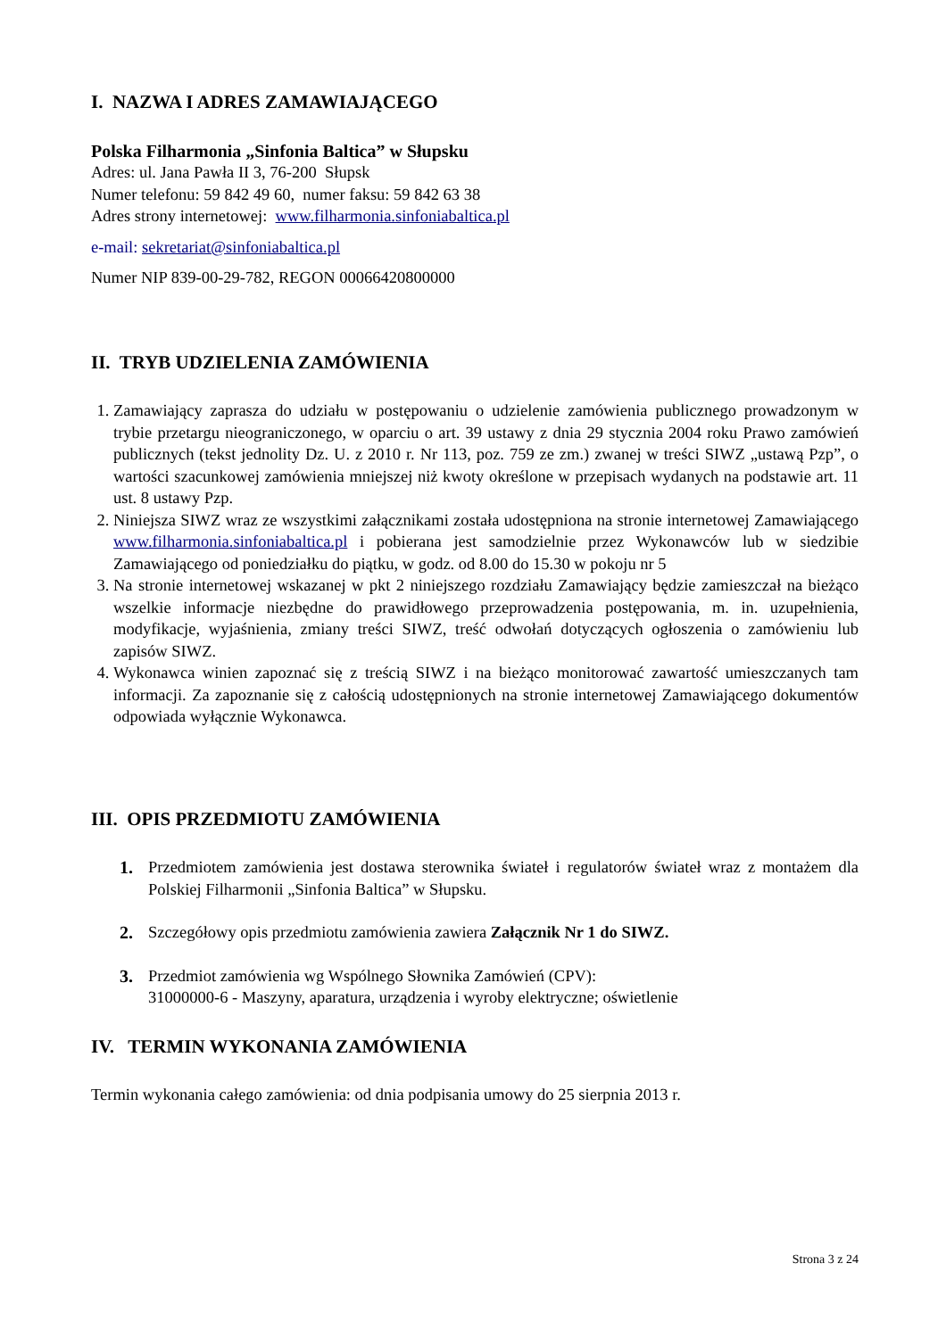I. NAZWA I ADRES ZAMAWIAJĄCEGO
Polska Filharmonia „Sinfonia Baltica” w Słupsku
Adres: ul. Jana Pawła II 3, 76-200 Słupsk
Numer telefonu: 59 842 49 60, numer faksu: 59 842 63 38
Adres strony internetowej: www.filharmonia.sinfoniabaltica.pl
e-mail: sekretariat@sinfoniabaltica.pl
Numer NIP 839-00-29-782, REGON 00066420800000
II. TRYB UDZIELENIA ZAMÓWIENIA
1. Zamawiający zaprasza do udziału w postępowaniu o udzielenie zamówienia publicznego prowadzonym w trybie przetargu nieograniczonego, w oparciu o art. 39 ustawy z dnia 29 stycznia 2004 roku Prawo zamówień publicznych (tekst jednolity Dz. U. z 2010 r. Nr 113, poz. 759 ze zm.) zwanej w treści SIWZ „ustawą Pzp”, o wartości szacunkowej zamówienia mniejszej niż kwoty określone w przepisach wydanych na podstawie art. 11 ust. 8 ustawy Pzp.
2. Niniejsza SIWZ wraz ze wszystkimi załącznikami została udostępniona na stronie internetowej Zamawiającego www.filharmonia.sinfoniabaltica.pl i pobierana jest samodzielnie przez Wykonawców lub w siedzibie Zamawiającego od poniedziałku do piątku, w godz. od 8.00 do 15.30 w pokoju nr 5
3. Na stronie internetowej wskazanej w pkt 2 niniejszego rozdziału Zamawiający będzie zamieszczał na bieżąco wszelkie informacje niezbędne do prawidłowego przeprowadzenia postępowania, m. in. uzupełnienia, modyfikacje, wyjaśnienia, zmiany treści SIWZ, treść odwołań dotyczących ogłoszenia o zamówieniu lub zapisów SIWZ.
4. Wykonawca winien zapoznać się z treścią SIWZ i na bieżąco monitorować zawartość umieszczanych tam informacji. Za zapoznanie się z całością udostępnionych na stronie internetowej Zamawiającego dokumentów odpowiada wyłącznie Wykonawca.
III. OPIS PRZEDMIOTU ZAMÓWIENIA
1. Przedmiotem zamówienia jest dostawa sterownika świateł i regulatorów świateł wraz z montażem dla Polskiej Filharmonii „Sinfonia Baltica” w Słupsku.
2. Szczegółowy opis przedmiotu zamówienia zawiera Załącznik Nr 1 do SIWZ.
3. Przedmiot zamówienia wg Wspólnego Słownika Zamówień (CPV):
31000000-6 - Maszyny, aparatura, urządzenia i wyroby elektryczne; oświetlenie
IV. TERMIN WYKONANIA ZAMÓWIENIA
Termin wykonania całego zamówienia: od dnia podpisania umowy do 25 sierpnia 2013 r.
Strona 3 z 24